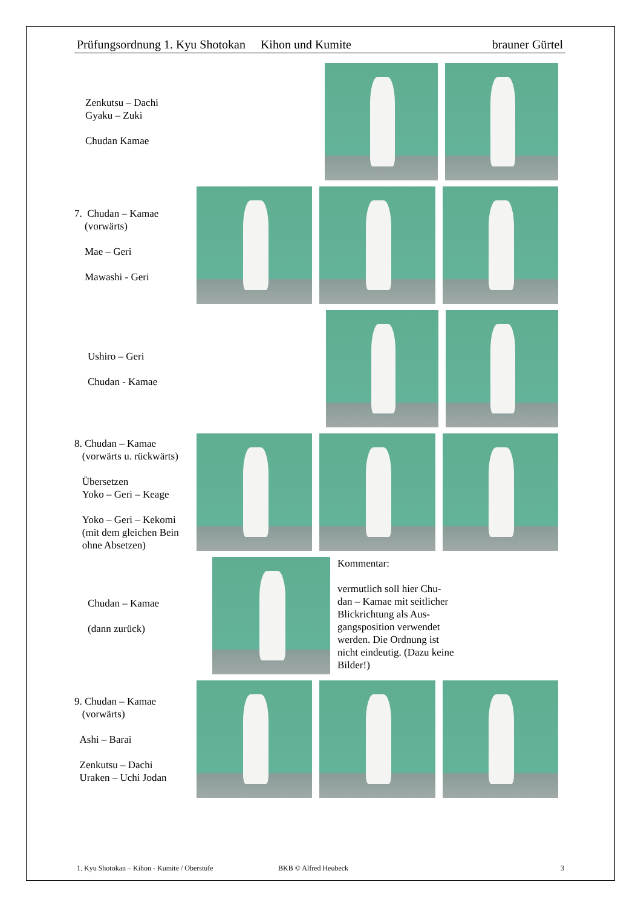Prüfungsordnung 1. Kyu Shotokan Kihon und Kumite brauner Gürtel
Zenkutsu – Dachi
Gyaku – Zuki
Chudan Kamae
7. Chudan – Kamae
(vorwärts)
Mae – Geri
Mawashi - Geri
Ushiro – Geri
Chudan - Kamae
8. Chudan – Kamae
(vorwärts u. rückwärts)
Übersetzen
Yoko – Geri – Keage
Yoko – Geri – Kekomi
(mit dem gleichen Bein
ohne Absetzen)
Chudan – Kamae
(dann zurück)
Kommentar:
vermutlich soll hier Chu-dan – Kamae mit seitlicher Blickrichtung als Aus-gangsposition verwendet werden. Die Ordnung ist nicht eindeutig. (Dazu keine Bilder!)
9. Chudan – Kamae
(vorwärts)
Ashi – Barai
Zenkutsu – Dachi
Uraken – Uchi Jodan
1. Kyu Shotokan – Kihon - Kumite / Oberstufe BKB © Alfred Heubeck 3